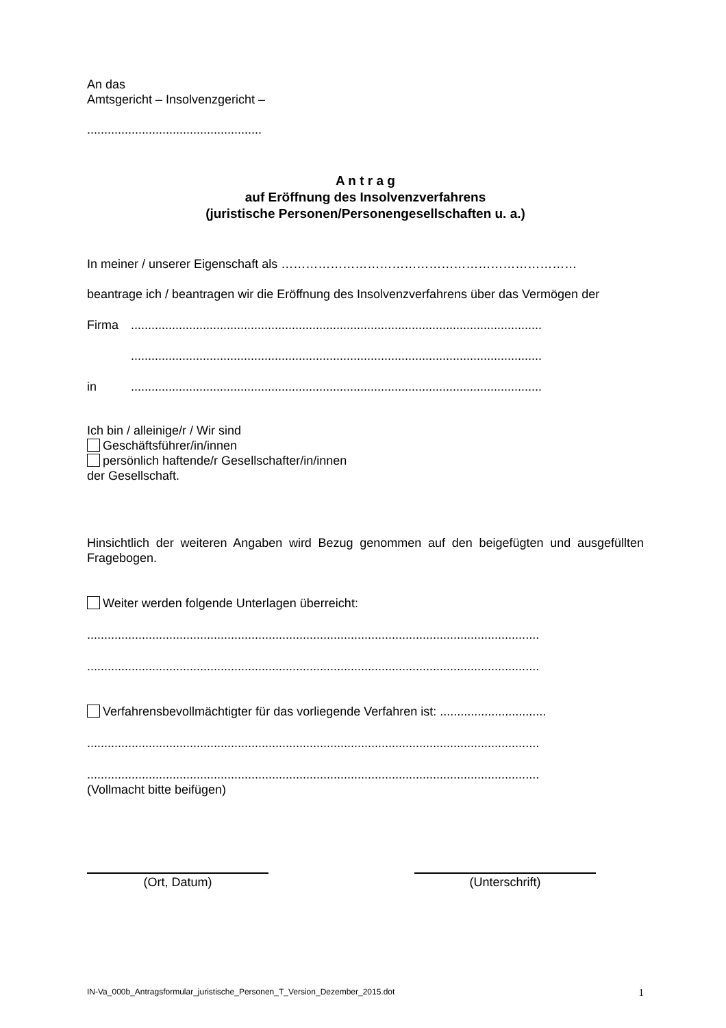An das
Amtsgericht – Insolvenzgericht –
...................................................
A n t r a g
auf Eröffnung des Insolvenzverfahrens
(juristische Personen/Personengesellschaften u. a.)
In meiner / unserer Eigenschaft als ………………………………………………………………
beantrage ich / beantragen wir die Eröffnung des Insolvenzverfahrens über das Vermögen der
Firma........................................................................................................................
........................................................................................................................
in........................................................................................................................
Ich bin / alleinige/r / Wir sind
Geschäftsführer/in/innen
persönlich haftende/r Gesellschafter/in/innen
der Gesellschaft.
Hinsichtlich der weiteren Angaben wird Bezug genommen auf den beigefügten und ausgefüllten Fragebogen.
Weiter werden folgende Unterlagen überreicht:
....................................................................................................................................
....................................................................................................................................
Verfahrensbevollmächtigter für das vorliegende Verfahren ist: ...............................
....................................................................................................................................
....................................................................................................................................
(Vollmacht bitte beifügen)
(Ort, Datum) (Unterschrift)
IN-Va_000b_Antragsformular_juristische_Personen_T_Version_Dezember_2015.dot 1